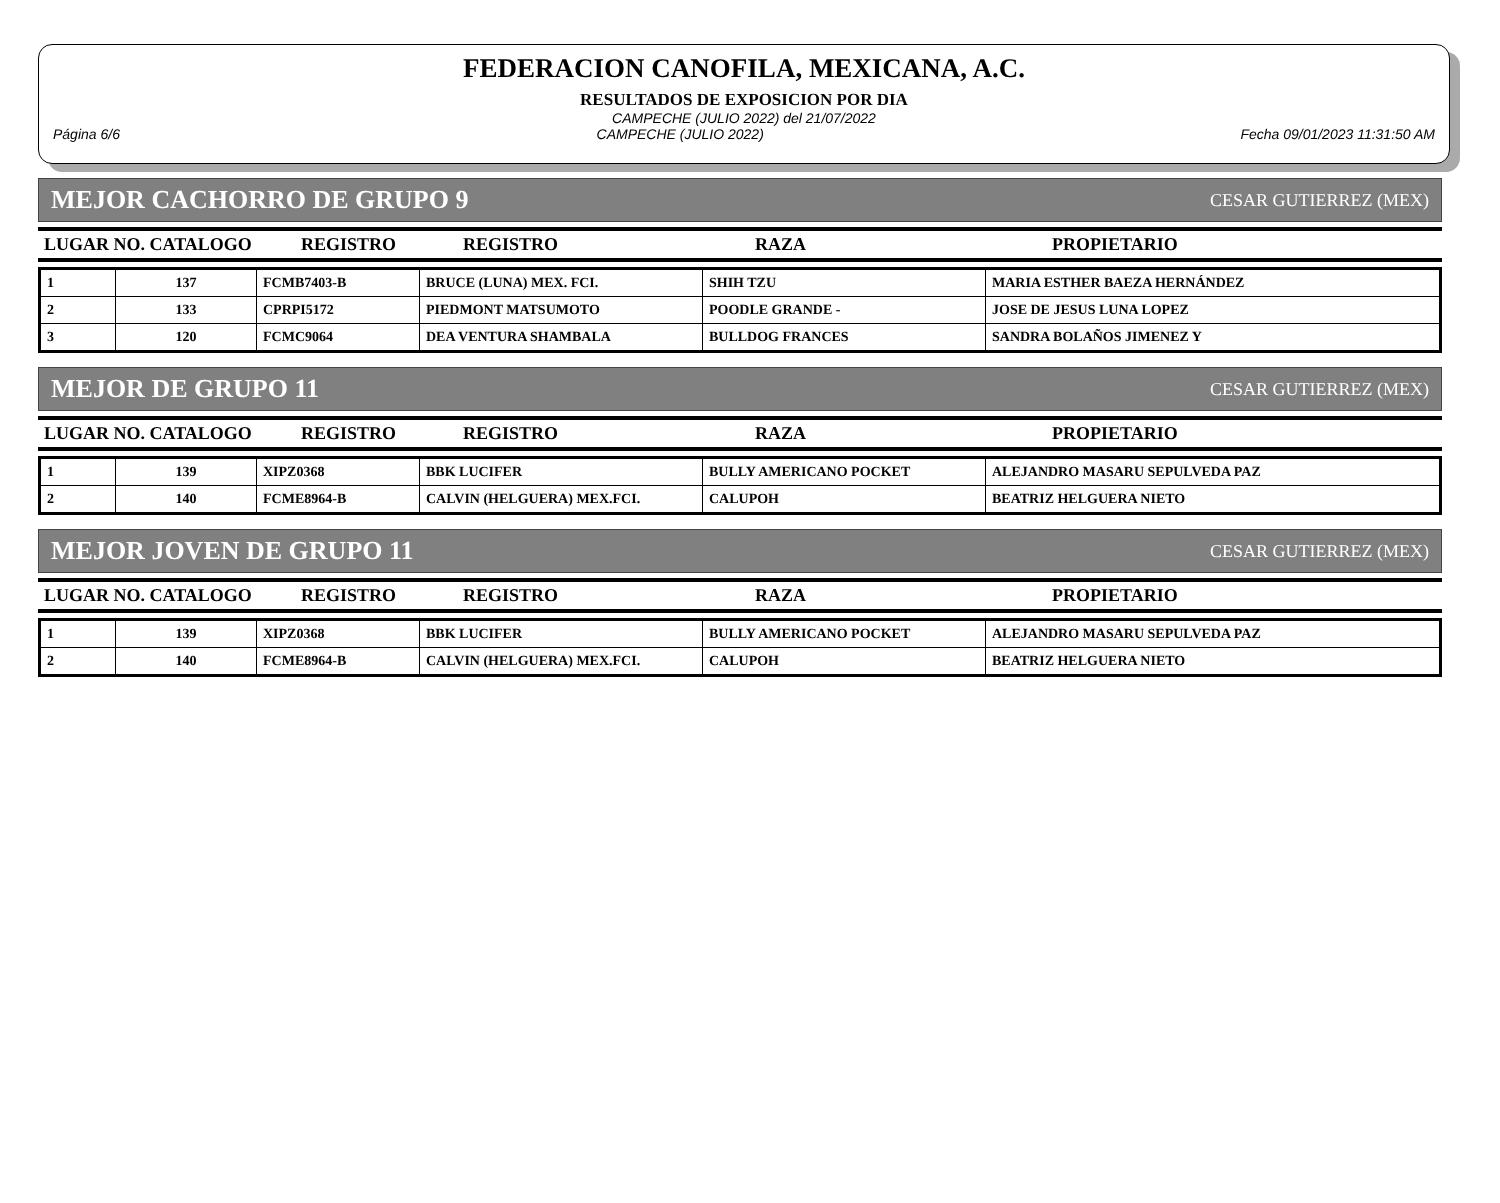FEDERACION CANOFILA, MEXICANA, A.C.
RESULTADOS DE EXPOSICION POR DIA
CAMPECHE (JULIO 2022) del 21/07/2022
Página 6/6 CAMPECHE (JULIO 2022) Fecha 09/01/2023 11:31:50 AM
MEJOR CACHORRO DE GRUPO 9 CESAR GUTIERREZ (MEX)
| LUGAR NO. CATALOGO | REGISTRO | REGISTRO | RAZA | PROPIETARIO |
| --- | --- | --- | --- | --- |
| 1 | 137 | FCMB7403-B | BRUCE (LUNA) MEX. FCI. | SHIH TZU | MARIA ESTHER BAEZA HERNÁNDEZ |
| 2 | 133 | CPRPI5172 | PIEDMONT MATSUMOTO | POODLE GRANDE - | JOSE DE JESUS LUNA LOPEZ |
| 3 | 120 | FCMC9064 | DEA VENTURA SHAMBALA | BULLDOG FRANCES | SANDRA BOLAÑOS JIMENEZ Y |
MEJOR DE GRUPO 11 CESAR GUTIERREZ (MEX)
| LUGAR NO. CATALOGO | REGISTRO | REGISTRO | RAZA | PROPIETARIO |
| --- | --- | --- | --- | --- |
| 1 | 139 | XIPZ0368 | BBK LUCIFER | BULLY AMERICANO POCKET | ALEJANDRO MASARU SEPULVEDA PAZ |
| 2 | 140 | FCME8964-B | CALVIN (HELGUERA) MEX.FCI. | CALUPOH | BEATRIZ HELGUERA NIETO |
MEJOR JOVEN DE GRUPO 11 CESAR GUTIERREZ (MEX)
| LUGAR NO. CATALOGO | REGISTRO | REGISTRO | RAZA | PROPIETARIO |
| --- | --- | --- | --- | --- |
| 1 | 139 | XIPZ0368 | BBK LUCIFER | BULLY AMERICANO POCKET | ALEJANDRO MASARU SEPULVEDA PAZ |
| 2 | 140 | FCME8964-B | CALVIN (HELGUERA) MEX.FCI. | CALUPOH | BEATRIZ HELGUERA NIETO |